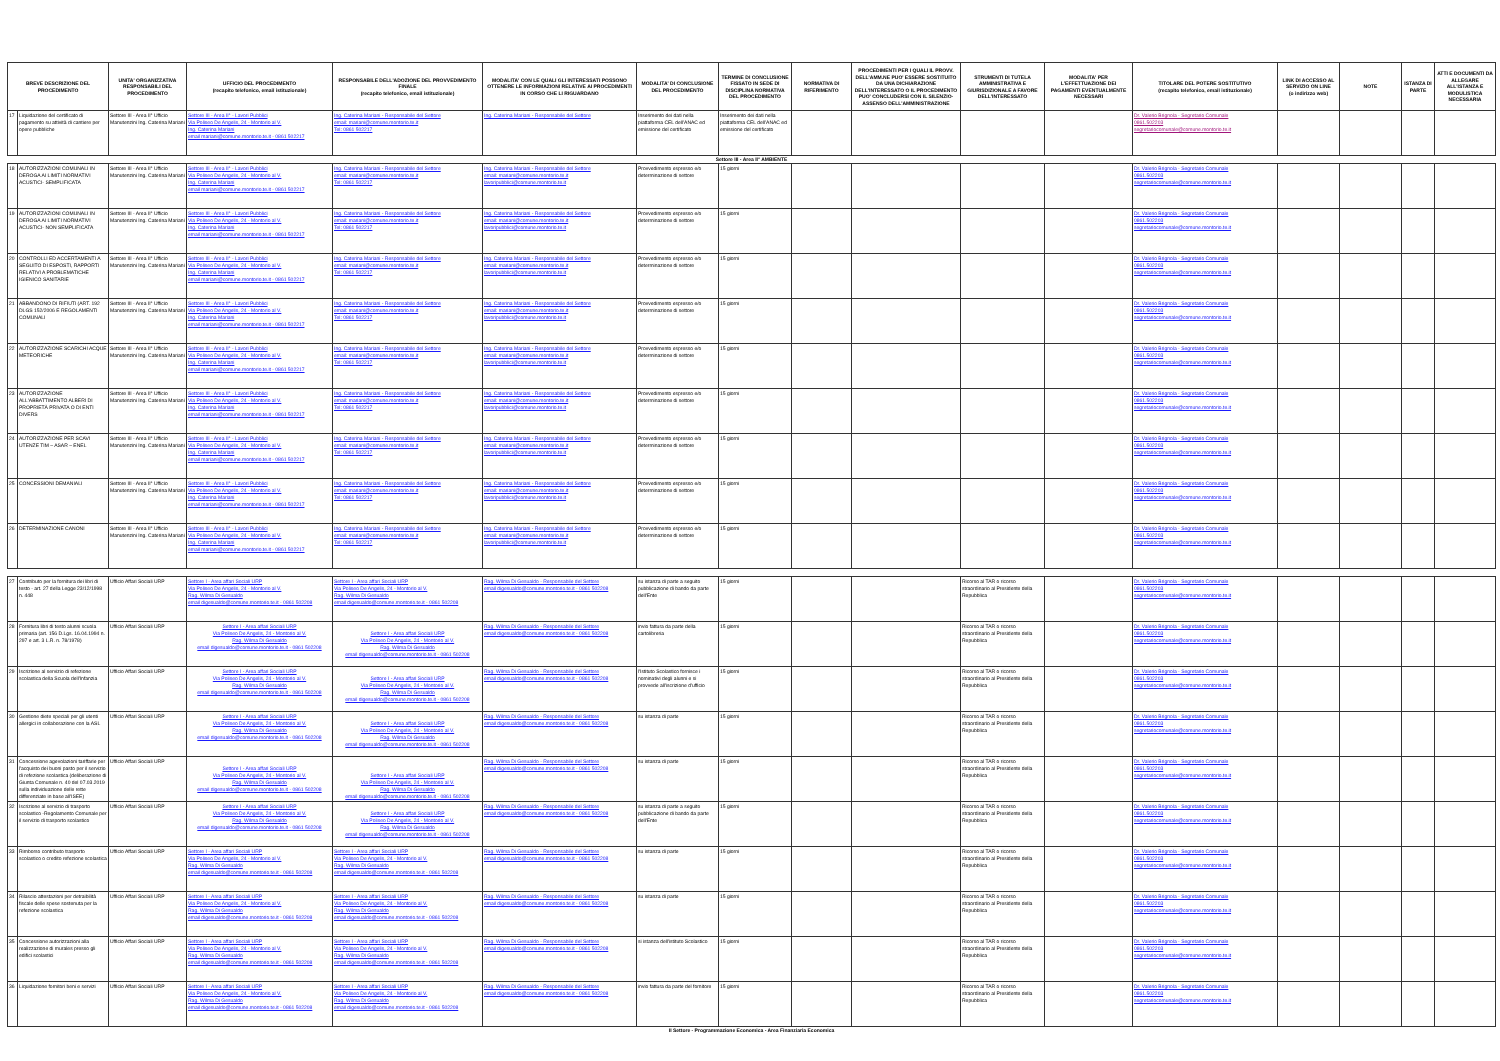| BREVE DESCRIZIONE DEL PROCEDIMENTO | | UNITA' ORGANIZZATIVA RESPONSABILI DEL PROCEDIMENTO | UFFICIO DEL PROCEDIMENTO (recapito telefonico, email istituzionale) | RESPONSABILE DELL'ADOZIONE DEL PROVVEDIMENTO FINALE (recapito telefonico, email istituzionale) | MODALITA' CON LE QUALI GLI INTERESSATI POSSONO OTTENERE LE INFORMAZIONI RELATIVE AI PROCEDIMENTI IN CORSO CHE LI RIGUARDANO | MODALITA' DI CONCLUSIONE DEL PROCEDIMENTO | TERMINE DI CONCLUSIONE FISSATO IN SEDE DI DISCIPLINA NORMATIVA DEL PROCEDIMENTO | NORMATIVA DI RIFERIMENTO | PROCEDIMENTI PER I QUALI IL PROVV. DELL'AMM.NE PUO' ESSERE SOSTITUITO DA UNA DICHIARAZIONE DELL'INTERESSATO O IL PROCEDIMENTO PUO' CONCLUDERSI CON IL SILENZIO-ASSENSO DELL'AMMINISTRAZIONE | STRUMENTI DI TUTELA AMMINISTRATIVA E GIURISDIZIONALE A FAVORE DELL'INTERESSATO | MODALITA' PER L'EFFETTUAZIONE DEI PAGAMENTI EVENTUALMENTE NECESSARI | TITOLARE DEL POTERE SOSTITUTIVO (recapito telefonico, email istituzionale) | LINK DI ACCESSO AL SERVIZIO ON LINE (o indirizzo web) | NOTE | ISTANZA DI PARTE | ATTI E DOCUMENTI DA ALLEGARE ALL'ISTANZA E MODULISTICA NECESSARIA |
| --- | --- | --- | --- | --- | --- | --- | --- | --- | --- | --- | --- | --- | --- | --- | --- | --- |
| 17 | Liquidazione del certificato di pagamento su attività di cantiere per opere pubbliche | Settore III - Area II° Ufficio Manutenzini Ing. Caterina Mariani | Settore III - Area II° - Lavori Pubblici Via Poliseo De Angelis, 24 - Montorio al V. Ing. Caterina Mariani email mariani@comune.montorio.te.it - 0861 502217 | Ing. Caterina Mariani - Responsabile del Settore email: mariani@comune.montorio.te.it Tel: 0861 502217 | Ing. Caterina Mariani - Responsabile del Settore | Inserimento dei dati nella piattaforma CEL dell'ANAC ed emissione del certificato | Inserimento dei dati nella piattaforma CEL dell'ANAC ed emissione del certificato | | | | | Dr. Valerio Brignola - Segretario Comunale 0861.502203 segretariocomunale@comune.montorio.te.it | | | | |
| Settore III - Area II° AMBIENTE | | | | | | | | | | | | | | | | |
| 18 | AUTORIZZAZIONI COMUNALI IN DEROGA AI LIMITI NORMATIVI ACUSTICI- SEMPLIFICATA | Settore III - Area II° Ufficio Manutenzini Ing. Caterina Mariani | Settore III - Area II° - Lavori Pubblici Via Poliseo De Angelis, 24 - Montorio al V. Ing. Caterina Mariani email mariani@comune.montorio.te.it - 0861 502217 | Ing. Caterina Mariani - Responsabile del Settore email: mariani@comune.montorio.te.it Tel: 0861 502217 | Ing. Caterina Mariani - Responsabile del Settore email: mariani@comune.montorio.te.it lavoripubblici@comune.montorio.te.it | Provvedimento espresso e/o determinazione di settore | 15 giorni | | | | | Dr. Valerio Brignola - Segretario Comunale 0861.502203 segretariocomunale@comune.montorio.te.it | | | | |
| 19 | AUTORIZZAZIONI COMUNALI IN DEROGA AI LIMITI NORMATIVI ACUSTICI- NON SEMPLIFICATA | Settore III - Area II° Ufficio Manutenzini Ing. Caterina Mariani | Settore III - Area II° - Lavori Pubblici Via Poliseo De Angelis, 24 - Montorio al V. Ing. Caterina Mariani email mariani@comune.montorio.te.it - 0861 502217 | Ing. Caterina Mariani - Responsabile del Settore email: mariani@comune.montorio.te.it Tel: 0861 502217 | Ing. Caterina Mariani - Responsabile del Settore email: mariani@comune.montorio.te.it lavoripubblici@comune.montorio.te.it | Provvedimento espresso e/o determinazione di settore | 15 giorni | | | | | Dr. Valerio Brignola - Segretario Comunale 0861.502203 segretariocomunale@comune.montorio.te.it | | | | |
| 20 | CONTROLLI ED ACCERTAMENTI A SEGUITO DI ESPOSTI, RAPPORTI RELATIVI A PROBLEMATICHE IGIENICO SANITARIE | Settore III - Area II° Ufficio Manutenzini Ing. Caterina Mariani | Settore III - Area II° - Lavori Pubblici Via Poliseo De Angelis, 24 - Montorio al V. Ing. Caterina Mariani email mariani@comune.montorio.te.it - 0861 502217 | Ing. Caterina Mariani - Responsabile del Settore email: mariani@comune.montorio.te.it Tel: 0861 502217 | Ing. Caterina Mariani - Responsabile del Settore email: mariani@comune.montorio.te.it lavoripubblici@comune.montorio.te.it | Provvedimento espresso e/o determinazione di settore | 15 giorni | | | | | Dr. Valerio Brignola - Segretario Comunale 0861.502203 segretariocomunale@comune.montorio.te.it | | | | |
| 21 | ABBANDONO DI RIFIUTI (ART. 192 DLGS 152/2006 E REGOLAMENTI COMUNALI | Settore III - Area II° Ufficio Manutenzini Ing. Caterina Mariani | Settore III - Area II° - Lavori Pubblici Via Poliseo De Angelis, 24 - Montorio al V. Ing. Caterina Mariani email mariani@comune.montorio.te.it - 0861 502217 | Ing. Caterina Mariani - Responsabile del Settore email: mariani@comune.montorio.te.it Tel: 0861 502217 | Ing. Caterina Mariani - Responsabile del Settore email: mariani@comune.montorio.te.it lavoripubblici@comune.montorio.te.it | Provvedimento espresso e/o determinazione di settore | 15 giorni | | | | | Dr. Valerio Brignola - Segretario Comunale 0861.502203 segretariocomunale@comune.montorio.te.it | | | | |
| 22 | AUTORIZZAZIONE SCARICHI ACQUE METEORICHE | Settore III - Area II° Ufficio Manutenzini Ing. Caterina Mariani | Settore III - Area II° - Lavori Pubblici Via Poliseo De Angelis, 24 - Montorio al V. Ing. Caterina Mariani email mariani@comune.montorio.te.it - 0861 502217 | Ing. Caterina Mariani - Responsabile del Settore email: mariani@comune.montorio.te.it Tel: 0861 502217 | Ing. Caterina Mariani - Responsabile del Settore email: mariani@comune.montorio.te.it lavoripubblici@comune.montorio.te.it | Provvedimento espresso e/o determinazione di settore | 15 giorni | | | | | Dr. Valerio Brignola - Segretario Comunale 0861.502203 segretariocomunale@comune.montorio.te.it | | | | |
| 23 | AUTORIZZAZIONE ALL'ABBATTIMENTO ALBERI DI PROPRIETÀ PRIVATA O DI ENTI DIVERS | Settore III - Area II° Ufficio Manutenzini Ing. Caterina Mariani | Settore III - Area II° - Lavori Pubblici Via Poliseo De Angelis, 24 - Montorio al V. Ing. Caterina Mariani email mariani@comune.montorio.te.it - 0861 502217 | Ing. Caterina Mariani - Responsabile del Settore email: mariani@comune.montorio.te.it Tel: 0861 502217 | Ing. Caterina Mariani - Responsabile del Settore email: mariani@comune.montorio.te.it lavoripubblici@comune.montorio.te.it | Provvedimento espresso e/o determinazione di settore | 15 giorni | | | | | Dr. Valerio Brignola - Segretario Comunale 0861.502203 segretariocomunale@comune.montorio.te.it | | | | |
| 24 | AUTORIZZAZIONE PER SCAVI UTENZE TIM – ASAR – ENEL | Settore III - Area II° Ufficio Manutenzini Ing. Caterina Mariani | Settore III - Area II° - Lavori Pubblici Via Poliseo De Angelis, 24 - Montorio al V. Ing. Caterina Mariani email mariani@comune.montorio.te.it - 0861 502217 | Ing. Caterina Mariani - Responsabile del Settore email: mariani@comune.montorio.te.it Tel: 0861 502217 | Ing. Caterina Mariani - Responsabile del Settore email: mariani@comune.montorio.te.it lavoripubblici@comune.montorio.te.it | Provvedimento espresso e/o determinazione di settore | 15 giorni | | | | | Dr. Valerio Brignola - Segretario Comunale 0861.502203 segretariocomunale@comune.montorio.te.it | | | | |
| 25 | CONCESSIONI DEMANIALI | Settore III - Area II° Ufficio Manutenzini Ing. Caterina Mariani | Settore III - Area II° - Lavori Pubblici Via Poliseo De Angelis, 24 - Montorio al V. Ing. Caterina Mariani email mariani@comune.montorio.te.it - 0861 502217 | Ing. Caterina Mariani - Responsabile del Settore email: mariani@comune.montorio.te.it Tel: 0861 502217 | Ing. Caterina Mariani - Responsabile del Settore email: mariani@comune.montorio.te.it lavoripubblici@comune.montorio.te.it | Provvedimento espresso e/o determinazione di settore | 15 giorni | | | | | Dr. Valerio Brignola - Segretario Comunale 0861.502203 segretariocomunale@comune.montorio.te.it | | | | |
| 26 | DETERMINAZIONE CANONI | Settore III - Area II° Ufficio Manutenzini Ing. Caterina Mariani | Settore III - Area II° - Lavori Pubblici Via Poliseo De Angelis, 24 - Montorio al V. Ing. Caterina Mariani email mariani@comune.montorio.te.it - 0861 502217 | Ing. Caterina Mariani - Responsabile del Settore email: mariani@comune.montorio.te.it Tel: 0861 502217 | Ing. Caterina Mariani - Responsabile del Settore email: mariani@comune.montorio.te.it lavoripubblici@comune.montorio.te.it | Provvedimento espresso e/o determinazione di settore | 15 giorni | | | | | Dr. Valerio Brignola - Segretario Comunale 0861.502203 segretariocomunale@comune.montorio.te.it | | | | |
| 27 | Contributo per la fornitura dei libri di testo - art. 27 della Legge 23/12/1998 n. 448 | Ufficio Affari Sociali URP | Settore I - Area affari Sociali URP Via Poliseo De Angelis, 24 - Montorio al V. Rag. Wilma Di Gesualdo email digesualdo@comune.montorio.te.it - 0861 502208 | Settore I - Area affari Sociali URP Via Poliseo De Angelis, 24 - Montorio al V. Rag. Wilma Di Gesualdo email digesualdo@comune.montorio.te.it - 0861 502208 | Rag. Wilma Di Gesualdo - Responsabile del Settore email digesualdo@comune.montorio.te.it - 0861 502208 | su istanza di parte a seguito pubblicazione di bando da parte dell'Ente | 15 giorni | | | Ricorso al TAR o ricorso straordinario al Presidente della Repubblica | | Dr. Valerio Brignola - Segretario Comunale 0861.502203 segretariocomunale@comune.montorio.te.it | | | | |
| 28 | Fornitura libri di testo alunni scuola primaria (art. 156 D.Lgs. 16.04.1994 n. 297 e art. 3 L.R. n. 78/1978) | Ufficio Affari Sociali URP | Settore I - Area affari Sociali URP Via Poliseo De Angelis, 24 - Montorio al V. Rag. Wilma Di Gesualdo email digesualdo@comune.montorio.te.it - 0861 502208 | Settore I - Area affari Sociali URP Via Poliseo De Angelis, 24 - Montorio al V. Rag. Wilma Di Gesualdo email digesualdo@comune.montorio.te.it - 0861 502208 | Rag. Wilma Di Gesualdo - Responsabile del Settore email digesualdo@comune.montorio.te.it - 0861 502208 | invio fattura da parte della cartolibreria | 15 giorni | | | Ricorso al TAR o ricorso straordinario al Presidente della Repubblica | | Dr. Valerio Brignola - Segretario Comunale 0861.502203 segretariocomunale@comune.montorio.te.it | | | | |
| 29 | Iscrizione al servizio di refezione scolastica della Scuola dell'Infanzia | Ufficio Affari Sociali URP | Settore I - Area affari Sociali URP Via Poliseo De Angelis, 24 - Montorio al V. Rag. Wilma Di Gesualdo email digesualdo@comune.montorio.te.it - 0861 502208 | Settore I - Area affari Sociali URP Via Poliseo De Angelis, 24 - Montorio al V. Rag. Wilma Di Gesualdo email digesualdo@comune.montorio.te.it - 0861 502208 | Rag. Wilma Di Gesualdo - Responsabile del Settore email digesualdo@comune.montorio.te.it - 0861 502208 | l'Istituto Scolastico fornisce i nominativi degli alunni e si provvede all'iscrizione d'ufficio | 15 giorni | | | Ricorso al TAR o ricorso straordinario al Presidente della Repubblica | | Dr. Valerio Brignola - Segretario Comunale 0861.502203 segretariocomunale@comune.montorio.te.it | | | | |
| 30 | Gestione diete speciali per gli utenti allergici in collaborazione con la ASL | Ufficio Affari Sociali URP | Settore I - Area affari Sociali URP Via Poliseo De Angelis, 24 - Montorio al V. Rag. Wilma Di Gesualdo email digesualdo@comune.montorio.te.it - 0861 502208 | Settore I - Area affari Sociali URP Via Poliseo De Angelis, 24 - Montorio al V. Rag. Wilma Di Gesualdo email digesualdo@comune.montorio.te.it - 0861 502208 | Rag. Wilma Di Gesualdo - Responsabile del Settore email digesualdo@comune.montorio.te.it - 0861 502208 | su istanza di parte | 15 giorni | | | Ricorso al TAR o ricorso straordinario al Presidente della Repubblica | | Dr. Valerio Brignola - Segretario Comunale 0861.502203 segretariocomunale@comune.montorio.te.it | | | | |
| 31 | Concessione agevolazioni tariffarie per l'acquisto dei buoni pasto per il servizio di refezione scolastica (deliberazione di Giunta Comunale n. 40 del 07.03.2019 sulla individuazione delle rette differenziate in base all'ISEE) | Ufficio Affari Sociali URP | Settore I - Area affari Sociali URP Via Poliseo De Angelis, 24 - Montorio al V. Rag. Wilma Di Gesualdo email digesualdo@comune.montorio.te.it - 0861 502208 | Settore I - Area affari Sociali URP Via Poliseo De Angelis, 24 - Montorio al V. Rag. Wilma Di Gesualdo email digesualdo@comune.montorio.te.it - 0861 502208 | Rag. Wilma Di Gesualdo - Responsabile del Settore email digesualdo@comune.montorio.te.it - 0861 502208 | su istanza di parte | 15 giorni | | | Ricorso al TAR o ricorso straordinario al Presidente della Repubblica | | Dr. Valerio Brignola - Segretario Comunale 0861.502203 segretariocomunale@comune.montorio.te.it | | | | |
| 32 | Iscrizione al servizio di trasporto scolastico -Regolamento Comunale per il servizio di trasporto scolastico | Ufficio Affari Sociali URP | Settore I - Area affari Sociali URP Via Poliseo De Angelis, 24 - Montorio al V. Rag. Wilma Di Gesualdo email digesualdo@comune.montorio.te.it - 0861 502208 | Settore I - Area affari Sociali URP Via Poliseo De Angelis, 24 - Montorio al V. Rag. Wilma Di Gesualdo email digesualdo@comune.montorio.te.it - 0861 502208 | Rag. Wilma Di Gesualdo - Responsabile del Settore email digesualdo@comune.montorio.te.it - 0861 502208 | su istanza di parte a seguito pubblicazione di bando da parte dell'Ente | 15 giorni | | | Ricorso al TAR o ricorso straordinario al Presidente della Repubblica | | Dr. Valerio Brignola - Segretario Comunale 0861.502203 segretariocomunale@comune.montorio.te.it | | | | |
| 33 | Rimborso contributo trasporto scolastico o credito refezione scolastica | Ufficio Affari Sociali URP | Settore I - Area affari Sociali URP Via Poliseo De Angelis, 24 - Montorio al V. Rag. Wilma Di Gesualdo email digesualdo@comune.montorio.te.it - 0861 502208 | Settore I - Area affari Sociali URP Via Poliseo De Angelis, 24 - Montorio al V. Rag. Wilma Di Gesualdo email digesualdo@comune.montorio.te.it - 0861 502208 | Rag. Wilma Di Gesualdo - Responsabile del Settore email digesualdo@comune.montorio.te.it - 0861 502208 | su istanza di parte | 15 giorni | | | Ricorso al TAR o ricorso straordinario al Presidente della Repubblica | | Dr. Valerio Brignola - Segretario Comunale 0861.502203 segretariocomunale@comune.montorio.te.it | | | | |
| 34 | Rilascio attestazioni per detraibilità fiscale delle spese sostenuta per la refezione scolastica | Ufficio Affari Sociali URP | Settore I - Area affari Sociali URP Via Poliseo De Angelis, 24 - Montorio al V. Rag. Wilma Di Gesualdo email digesualdo@comune.montorio.te.it - 0861 502208 | Settore I - Area affari Sociali URP Via Poliseo De Angelis, 24 - Montorio al V. Rag. Wilma Di Gesualdo email digesualdo@comune.montorio.te.it - 0861 502208 | Rag. Wilma Di Gesualdo - Responsabile del Settore email digesualdo@comune.montorio.te.it - 0861 502208 | su istanza di parte | 15 giorni | | | Ricorso al TAR o ricorso straordinario al Presidente della Repubblica | | Dr. Valerio Brignola - Segretario Comunale 0861.502203 segretariocomunale@comune.montorio.te.it | | | | |
| 35 | Concessione autorizzazioni alla realizzazione di murales presso gli edifici scolastici | Ufficio Affari Sociali URP | Settore I - Area affari Sociali URP Via Poliseo De Angelis, 24 - Montorio al V. Rag. Wilma Di Gesualdo email digesualdo@comune.montorio.te.it - 0861 502208 | Settore I - Area affari Sociali URP Via Poliseo De Angelis, 24 - Montorio al V. Rag. Wilma Di Gesualdo email digesualdo@comune.montorio.te.it - 0861 502208 | Rag. Wilma Di Gesualdo - Responsabile del Settore email digesualdo@comune.montorio.te.it - 0861 502208 | si istanza dell'istituto Scolastico | 15 giorni | | | Ricorso al TAR o ricorso straordinario al Presidente della Repubblica | | Dr. Valerio Brignola - Segretario Comunale 0861.502203 segretariocomunale@comune.montorio.te.it | | | | |
| 36 | Liquidazione fornitori beni e servizi | Ufficio Affari Sociali URP | Settore I - Area affari Sociali URP Via Poliseo De Angelis, 24 - Montorio al V. Rag. Wilma Di Gesualdo email digesualdo@comune.montorio.te.it - 0861 502208 | Settore I - Area affari Sociali URP Via Poliseo De Angelis, 24 - Montorio al V. Rag. Wilma Di Gesualdo email digesualdo@comune.montorio.te.it - 0861 502208 | Rag. Wilma Di Gesualdo - Responsabile del Settore email digesualdo@comune.montorio.te.it - 0861 502208 | invio fattura da parte del fornitore | 15 giorni | | | Ricorso al TAR o ricorso straordinario al Presidente della Repubblica | | Dr. Valerio Brignola - Segretario Comunale 0861.502203 segretariocomunale@comune.montorio.te.it | | | | |
| II Settore - Programmazione Economica - Area Finanziaria Economica | | | | | | | | | | | | | | | | |